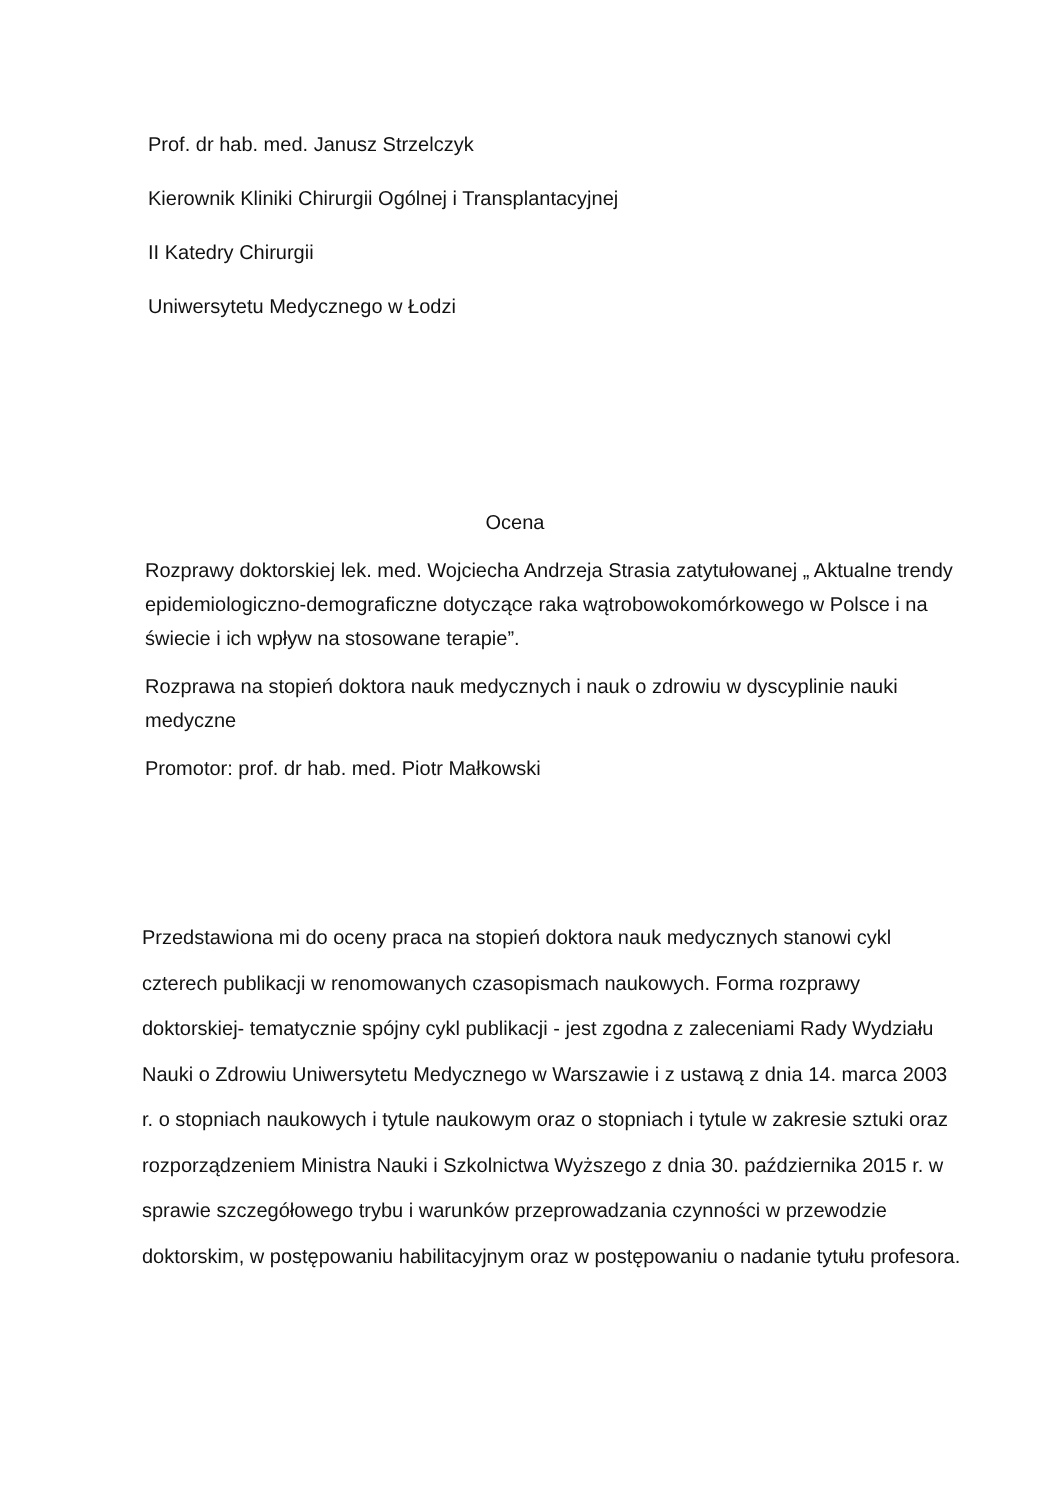Prof. dr hab. med. Janusz Strzelczyk
Kierownik Kliniki Chirurgii Ogólnej i Transplantacyjnej
II Katedry Chirurgii
Uniwersytetu Medycznego w Łodzi
Ocena
Rozprawy doktorskiej lek. med. Wojciecha Andrzeja Strasia zatytułowanej „ Aktualne trendy epidemiologiczno-demograficzne dotyczące raka wątrobowokomórkowego w Polsce i na świecie i ich wpływ na stosowane terapie”.
Rozprawa na stopień doktora nauk medycznych i nauk o zdrowiu w dyscyplinie nauki medyczne
Promotor: prof. dr hab. med. Piotr Małkowski
Przedstawiona mi do oceny praca na stopień doktora nauk medycznych stanowi cykl czterech publikacji w renomowanych czasopismach naukowych. Forma rozprawy doktorskiej- tematycznie spójny cykl publikacji - jest zgodna z zaleceniami Rady Wydziału Nauki o Zdrowiu Uniwersytetu Medycznego w Warszawie i z ustawą z dnia 14. marca 2003 r. o stopniach naukowych i tytule naukowym oraz o stopniach i tytule w zakresie sztuki oraz rozporządzeniem Ministra Nauki i Szkolnictwa Wyższego z dnia 30. października 2015 r. w sprawie szczegółowego trybu i warunków przeprowadzania czynności w przewodzie doktorskim, w postępowaniu habilitacyjnym oraz w postępowaniu o nadanie tytułu profesora.